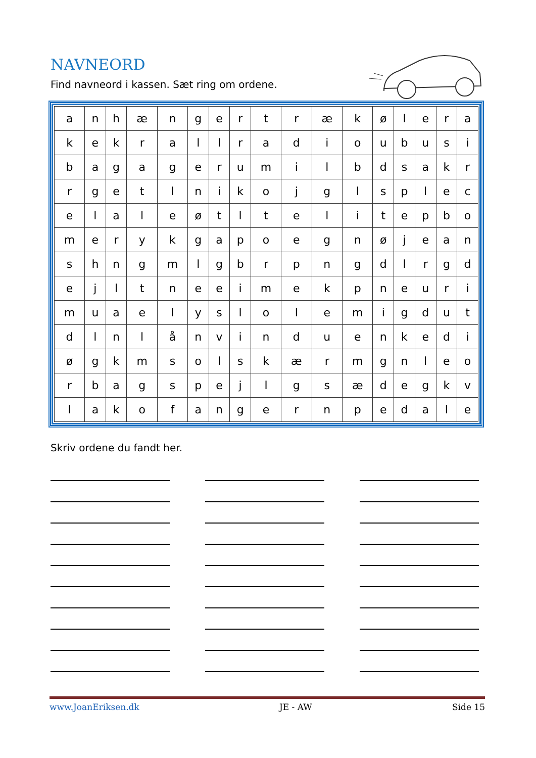NAVNEORD
Find navneord i kassen. Sæt ring om ordene.
| a | n | h | æ | n | g | e | r | t | r | æ | k | ø | l | e | r | a |
| k | e | k | r | a | l | l | r | a | d | i | o | u | b | u | s | i |
| b | a | g | a | g | e | r | u | m | i | l | b | d | s | a | k | r |
| r | g | e | t | l | n | i | k | o | j | g | l | s | p | l | e | c |
| e | l | a | l | e | ø | t | l | t | e | l | i | t | e | p | b | o |
| m | e | r | y | k | g | a | p | o | e | g | n | ø | j | e | a | n |
| s | h | n | g | m | l | g | b | r | p | n | g | d | l | r | g | d |
| e | j | l | t | n | e | e | i | m | e | k | p | n | e | u | r | i |
| m | u | a | e | l | y | s | l | o | l | e | m | i | g | d | u | t |
| d | l | n | l | å | n | v | i | n | d | u | e | n | k | e | d | i |
| ø | g | k | m | s | o | l | s | k | æ | r | m | g | n | l | e | o |
| r | b | a | g | s | p | e | j | l | g | s | æ | d | e | g | k | v |
| l | a | k | o | f | a | n | g | e | r | n | p | e | d | a | l | e |
Skriv ordene du fandt her.
www.JoanEriksen.dk JE - AW Side 15